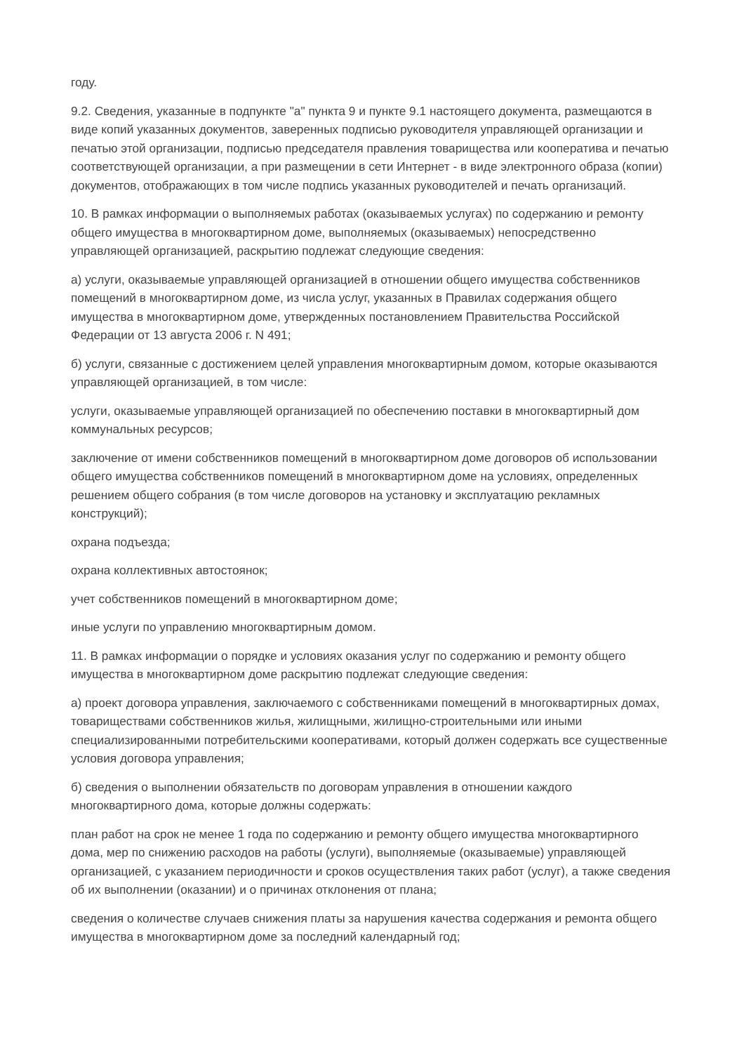году.
9.2. Сведения, указанные в подпункте "а" пункта 9 и пункте 9.1 настоящего документа, размещаются в виде копий указанных документов, заверенных подписью руководителя управляющей организации и печатью этой организации, подписью председателя правления товарищества или кооператива и печатью соответствующей организации, а при размещении в сети Интернет - в виде электронного образа (копии) документов, отображающих в том числе подпись указанных руководителей и печать организаций.
10. В рамках информации о выполняемых работах (оказываемых услугах) по содержанию и ремонту общего имущества в многоквартирном доме, выполняемых (оказываемых) непосредственно управляющей организацией, раскрытию подлежат следующие сведения:
а) услуги, оказываемые управляющей организацией в отношении общего имущества собственников помещений в многоквартирном доме, из числа услуг, указанных в Правилах содержания общего имущества в многоквартирном доме, утвержденных постановлением Правительства Российской Федерации от 13 августа 2006 г. N 491;
б) услуги, связанные с достижением целей управления многоквартирным домом, которые оказываются управляющей организацией, в том числе:
услуги, оказываемые управляющей организацией по обеспечению поставки в многоквартирный дом коммунальных ресурсов;
заключение от имени собственников помещений в многоквартирном доме договоров об использовании общего имущества собственников помещений в многоквартирном доме на условиях, определенных решением общего собрания (в том числе договоров на установку и эксплуатацию рекламных конструкций);
охрана подъезда;
охрана коллективных автостоянок;
учет собственников помещений в многоквартирном доме;
иные услуги по управлению многоквартирным домом.
11. В рамках информации о порядке и условиях оказания услуг по содержанию и ремонту общего имущества в многоквартирном доме раскрытию подлежат следующие сведения:
а) проект договора управления, заключаемого с собственниками помещений в многоквартирных домах, товариществами собственников жилья, жилищными, жилищно-строительными или иными специализированными потребительскими кооперативами, который должен содержать все существенные условия договора управления;
б) сведения о выполнении обязательств по договорам управления в отношении каждого многоквартирного дома, которые должны содержать:
план работ на срок не менее 1 года по содержанию и ремонту общего имущества многоквартирного дома, мер по снижению расходов на работы (услуги), выполняемые (оказываемые) управляющей организацией, с указанием периодичности и сроков осуществления таких работ (услуг), а также сведения об их выполнении (оказании) и о причинах отклонения от плана;
сведения о количестве случаев снижения платы за нарушения качества содержания и ремонта общего имущества в многоквартирном доме за последний календарный год;